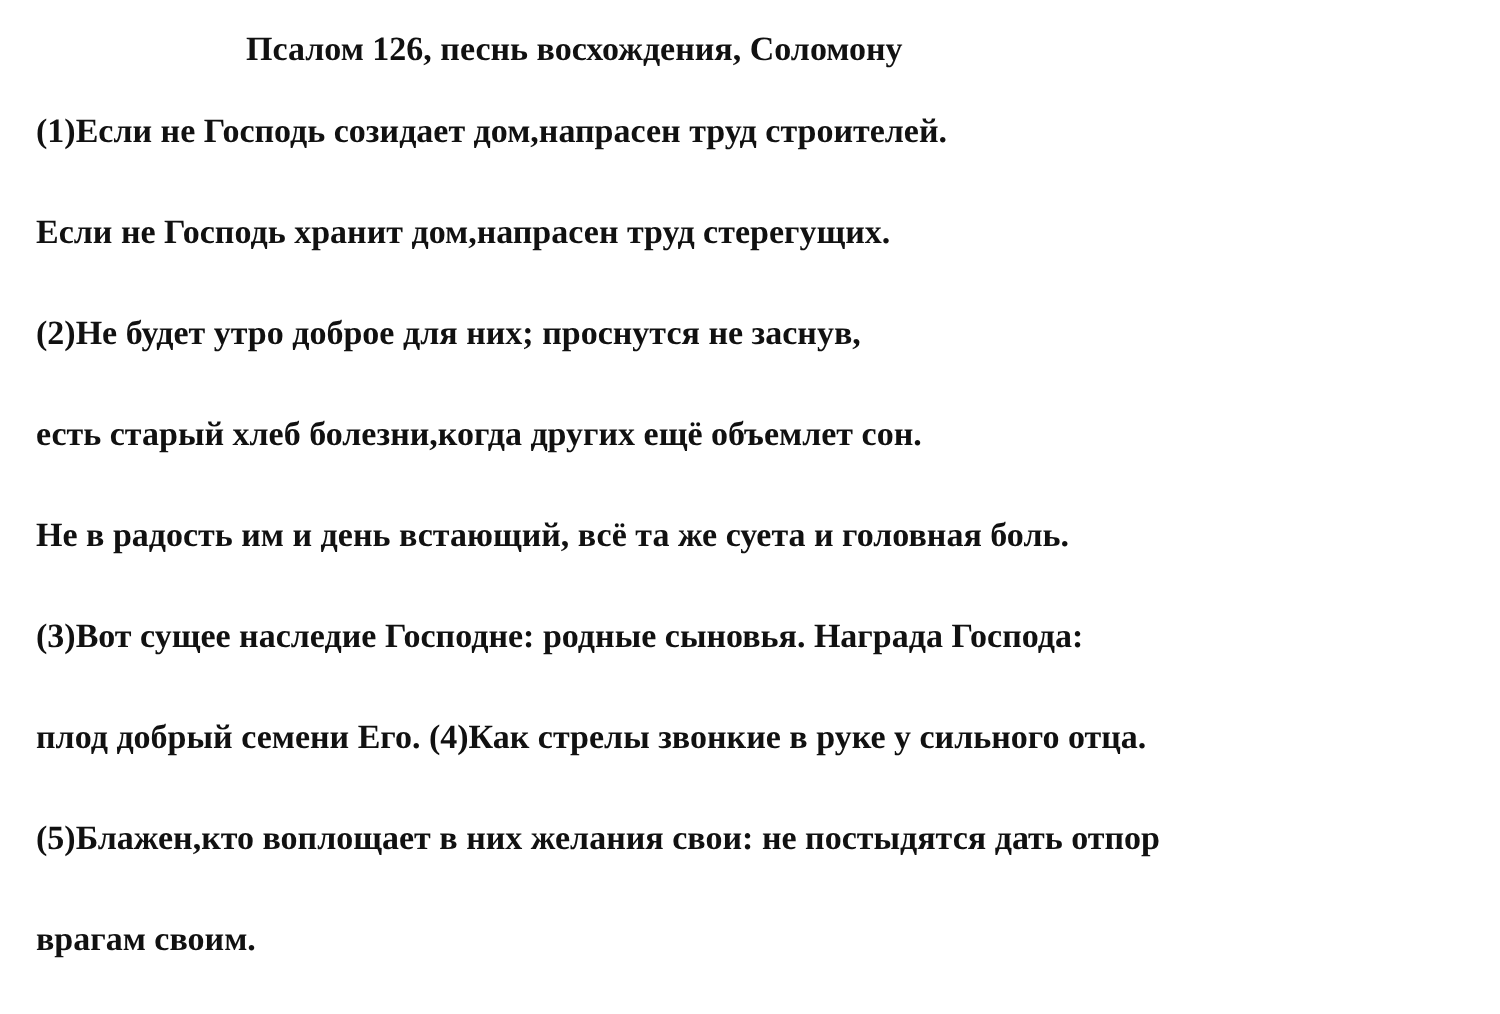Псалом 126, песнь восхождения, Соломону
(1)Если не Господь созидает дом,напрасен труд строителей.
Если не Господь хранит дом,напрасен труд стерегущих.
(2)Не будет утро доброе для них; проснутся не заснув,
есть старый хлеб болезни,когда других ещё объемлет сон.
Не в радость им и день встающий, всё та же суета и головная боль.
(3)Вот сущее наследие Господне: родные сыновья. Награда Господа:
плод добрый семени Его. (4)Как стрелы звонкие в руке у сильного отца.
(5)Блажен,кто воплощает в них желания свои: не постыдятся дать отпор
врагам своим.